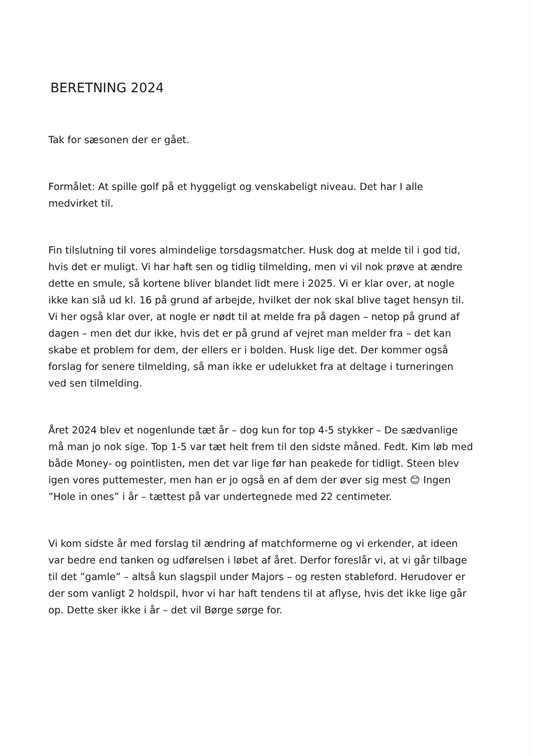BERETNING 2024
Tak for sæsonen der er gået.
Formålet: At spille golf på et hyggeligt og venskabeligt niveau. Det har I alle medvirket til.
Fin tilslutning til vores almindelige torsdagsmatcher. Husk dog at melde til i god tid, hvis det er muligt. Vi har haft sen og tidlig tilmelding, men vi vil nok prøve at ændre dette en smule, så kortene bliver blandet lidt mere i 2025. Vi er klar over, at nogle ikke kan slå ud kl. 16 på grund af arbejde, hvilket der nok skal blive taget hensyn til. Vi her også klar over, at nogle er nødt til at melde fra på dagen – netop på grund af dagen – men det dur ikke, hvis det er på grund af vejret man melder fra – det kan skabe et problem for dem, der ellers er i bolden. Husk lige det. Der kommer også forslag for senere tilmelding, så man ikke er udelukket fra at deltage i turneringen ved sen tilmelding.
Året 2024 blev et nogenlunde tæt år – dog kun for top 4-5 stykker – De sædvanlige må man jo nok sige. Top 1-5 var tæt helt frem til den sidste måned. Fedt. Kim løb med både Money- og pointlisten, men det var lige før han peakede for tidligt. Steen blev igen vores puttemester, men han er jo også en af dem der øver sig mest 😊 Ingen ”Hole in ones” i år – tættest på var undertegnede med 22 centimeter.
Vi kom sidste år med forslag til ændring af matchformerne og vi erkender, at ideen var bedre end tanken og udførelsen i løbet af året. Derfor foreslår vi, at vi går tilbage til det ”gamle” – altså kun slagspil under Majors – og resten stableford. Herudover er der som vanligt 2 holdspil, hvor vi har haft tendens til at aflyse, hvis det ikke lige går op. Dette sker ikke i år – det vil Børge sørge for.